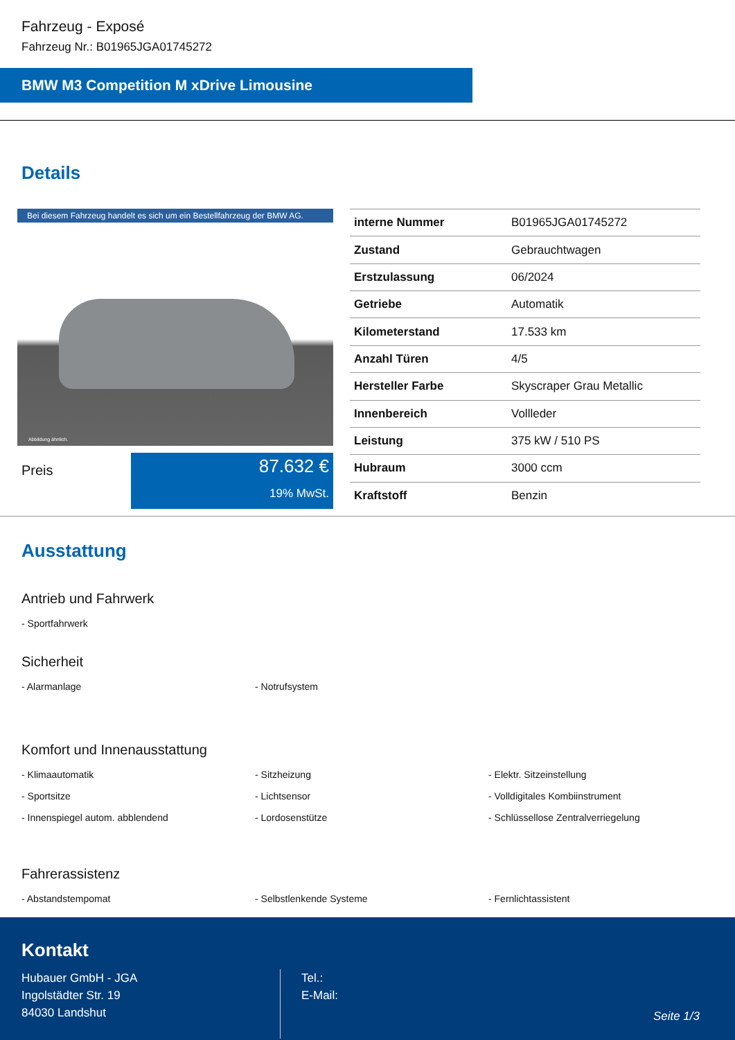Fahrzeug - Exposé
Fahrzeug Nr.: B01965JGA01745272
BMW M3 Competition M xDrive Limousine
Details
Bei diesem Fahrzeug handelt es sich um ein Bestellfahrzeug der BMW AG.
Abbildung ähnlich.
Preis
87.632 €
19% MwSt.
| interne Nummer | B01965JGA01745272 |
| Zustand | Gebrauchtwagen |
| Erstzulassung | 06/2024 |
| Getriebe | Automatik |
| Kilometerstand | 17.533 km |
| Anzahl Türen | 4/5 |
| Hersteller Farbe | Skyscraper Grau Metallic |
| Innenbereich | Vollleder |
| Leistung | 375 kW / 510 PS |
| Hubraum | 3000 ccm |
| Kraftstoff | Benzin |
Ausstattung
Antrieb und Fahrwerk
- Sportfahrwerk
Sicherheit
- Alarmanlage
- Notrufsystem
Komfort und Innenausstattung
- Klimaautomatik
- Sitzheizung
- Elektr. Sitzeinstellung
- Sportsitze
- Lichtsensor
- Volldigitales Kombiinstrument
- Innenspiegel autom. abblendend
- Lordosenstütze
- Schlüssellose Zentralverriegelung
Fahrerassistenz
- Abstandstempomat
- Selbstlenkende Systeme
- Fernlichtassistent
Kontakt
Hubauer GmbH - JGA
Ingolstädter Str. 19
84030 Landshut
Tel.:
E-Mail:
Seite 1/3